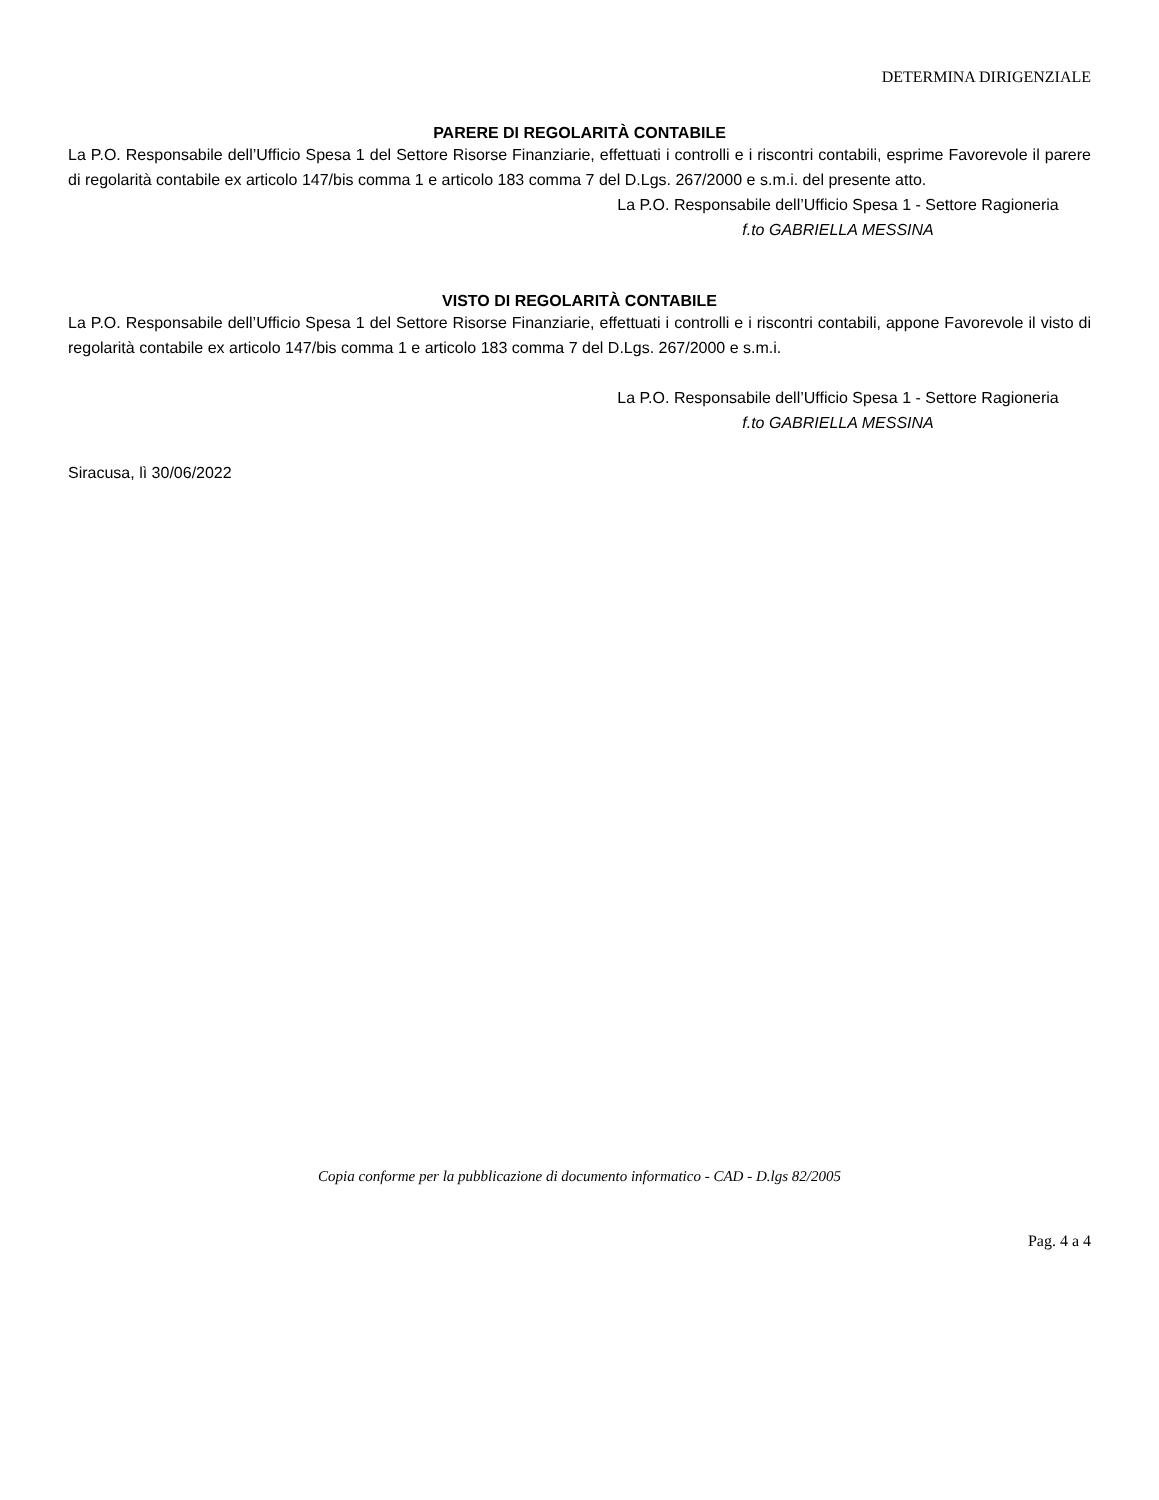DETERMINA DIRIGENZIALE
PARERE DI REGOLARITÀ CONTABILE
La P.O. Responsabile dell’Ufficio Spesa 1 del Settore Risorse Finanziarie, effettuati i controlli e i riscontri contabili, esprime Favorevole il parere di regolarità contabile ex articolo 147/bis comma 1 e articolo 183 comma 7 del D.Lgs. 267/2000 e s.m.i. del presente atto.
La P.O. Responsabile dell’Ufficio Spesa 1 - Settore Ragioneria
f.to GABRIELLA MESSINA
VISTO DI REGOLARITÀ CONTABILE
La P.O. Responsabile dell’Ufficio Spesa 1 del Settore Risorse Finanziarie, effettuati i controlli e i riscontri contabili, appone Favorevole il visto di regolarità contabile ex articolo 147/bis comma 1 e articolo 183 comma 7 del D.Lgs. 267/2000 e s.m.i.
La P.O. Responsabile dell’Ufficio Spesa 1 - Settore Ragioneria
f.to GABRIELLA MESSINA
Siracusa, lì 30/06/2022
Copia conforme per la pubblicazione di documento informatico - CAD - D.lgs 82/2005
Pag. 4 a 4